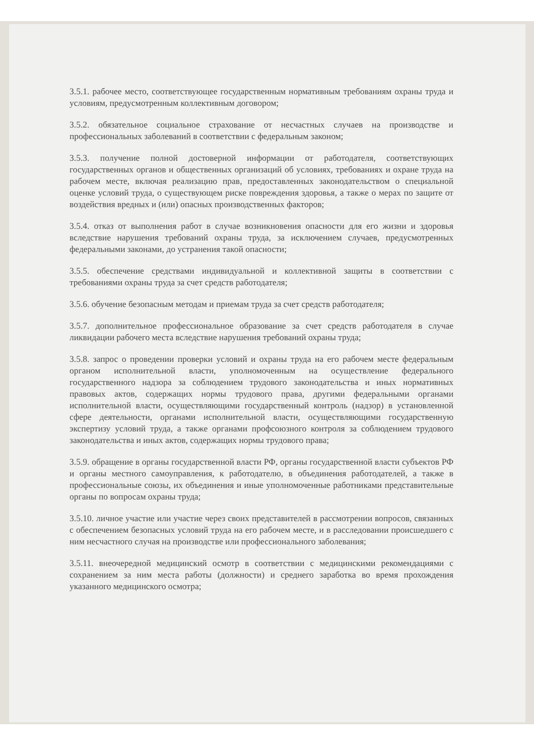3.5.1. рабочее место, соответствующее государственным нормативным требованиям охраны труда и условиям, предусмотренным коллективным договором;
3.5.2. обязательное социальное страхование от несчастных случаев на производстве и профессиональных заболеваний в соответствии с федеральным законом;
3.5.3. получение полной достоверной информации от работодателя, соответствующих государственных органов и общественных организаций об условиях, требованиях и охране труда на рабочем месте, включая реализацию прав, предоставленных законодательством о специальной оценке условий труда, о существующем риске повреждения здоровья, а также о мерах по защите от воздействия вредных и (или) опасных производственных факторов;
3.5.4. отказ от выполнения работ в случае возникновения опасности для его жизни и здоровья вследствие нарушения требований охраны труда, за исключением случаев, предусмотренных федеральными законами, до устранения такой опасности;
3.5.5. обеспечение средствами индивидуальной и коллективной защиты в соответствии с требованиями охраны труда за счет средств работодателя;
3.5.6. обучение безопасным методам и приемам труда за счет средств работодателя;
3.5.7. дополнительное профессиональное образование за счет средств работодателя в случае ликвидации рабочего места вследствие нарушения требований охраны труда;
3.5.8. запрос о проведении проверки условий и охраны труда на его рабочем месте федеральным органом исполнительной власти, уполномоченным на осуществление федерального государственного надзора за соблюдением трудового законодательства и иных нормативных правовых актов, содержащих нормы трудового права, другими федеральными органами исполнительной власти, осуществляющими государственный контроль (надзор) в установленной сфере деятельности, органами исполнительной власти, осуществляющими государственную экспертизу условий труда, а также органами профсоюзного контроля за соблюдением трудового законодательства и иных актов, содержащих нормы трудового права;
3.5.9. обращение в органы государственной власти РФ, органы государственной власти субъектов РФ и органы местного самоуправления, к работодателю, в объединения работодателей, а также в профессиональные союзы, их объединения и иные уполномоченные работниками представительные органы по вопросам охраны труда;
3.5.10. личное участие или участие через своих представителей в рассмотрении вопросов, связанных с обеспечением безопасных условий труда на его рабочем месте, и в расследовании происшедшего с ним несчастного случая на производстве или профессионального заболевания;
3.5.11. внеочередной медицинский осмотр в соответствии с медицинскими рекомендациями с сохранением за ним места работы (должности) и среднего заработка во время прохождения указанного медицинского осмотра;